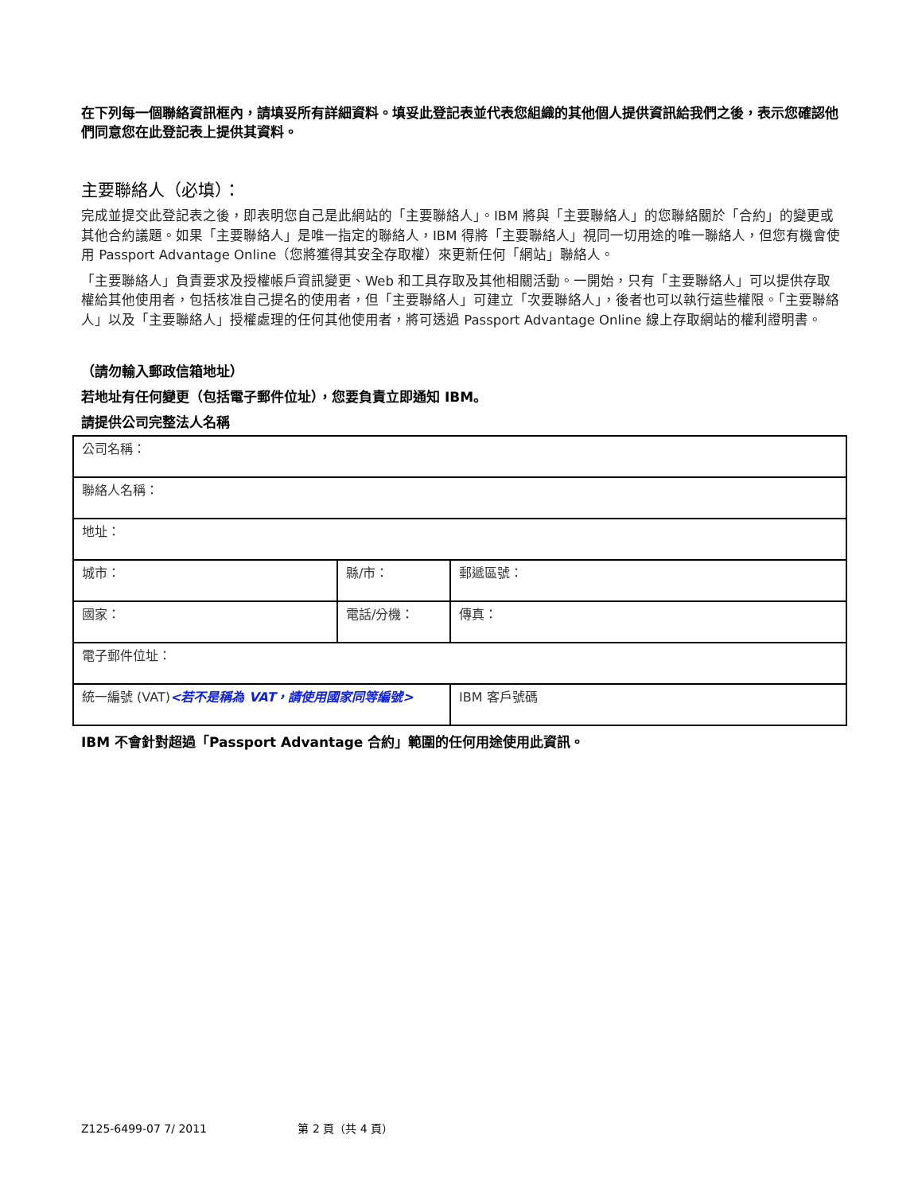在下列每一個聯絡資訊框內，請填妥所有詳細資料。填妥此登記表並代表您組織的其他個人提供資訊給我們之後，表示您確認他們同意您在此登記表上提供其資料。
主要聯絡人（必填）：
完成並提交此登記表之後，即表明您自己是此網站的「主要聯絡人」。IBM 將與「主要聯絡人」的您聯絡關於「合約」的變更或其他合約議題。如果「主要聯絡人」是唯一指定的聯絡人，IBM 得將「主要聯絡人」視同一切用途的唯一聯絡人，但您有機會使用 Passport Advantage Online（您將獲得其安全存取權）來更新任何「網站」聯絡人。
「主要聯絡人」負責要求及授權帳戶資訊變更、Web 和工具存取及其他相關活動。一開始，只有「主要聯絡人」可以提供存取權給其他使用者，包括核准自己提名的使用者，但「主要聯絡人」可建立「次要聯絡人」，後者也可以執行這些權限。「主要聯絡人」以及「主要聯絡人」授權處理的任何其他使用者，將可透過 Passport Advantage Online 線上存取網站的權利證明書。
（請勿輸入郵政信箱地址）
若地址有任何變更（包括電子郵件位址），您要負責立即通知 IBM。
請提供公司完整法人名稱
| 公司名稱： | | |
| 聯絡人名稱： | | |
| 地址： | | |
| 城市： | 縣/市： | 郵遞區號： |
| 國家： | 電話/分機： | 傳真： |
| 電子郵件位址： | | |
| 統一編號 (VAT) <若不是稱為 VAT，請使用國家同等編號> | | IBM 客戶號碼 |
IBM 不會針對超過「Passport Advantage 合約」範圍的任何用途使用此資訊。
Z125-6499-07 7/ 2011 第 2 頁（共 4 頁）